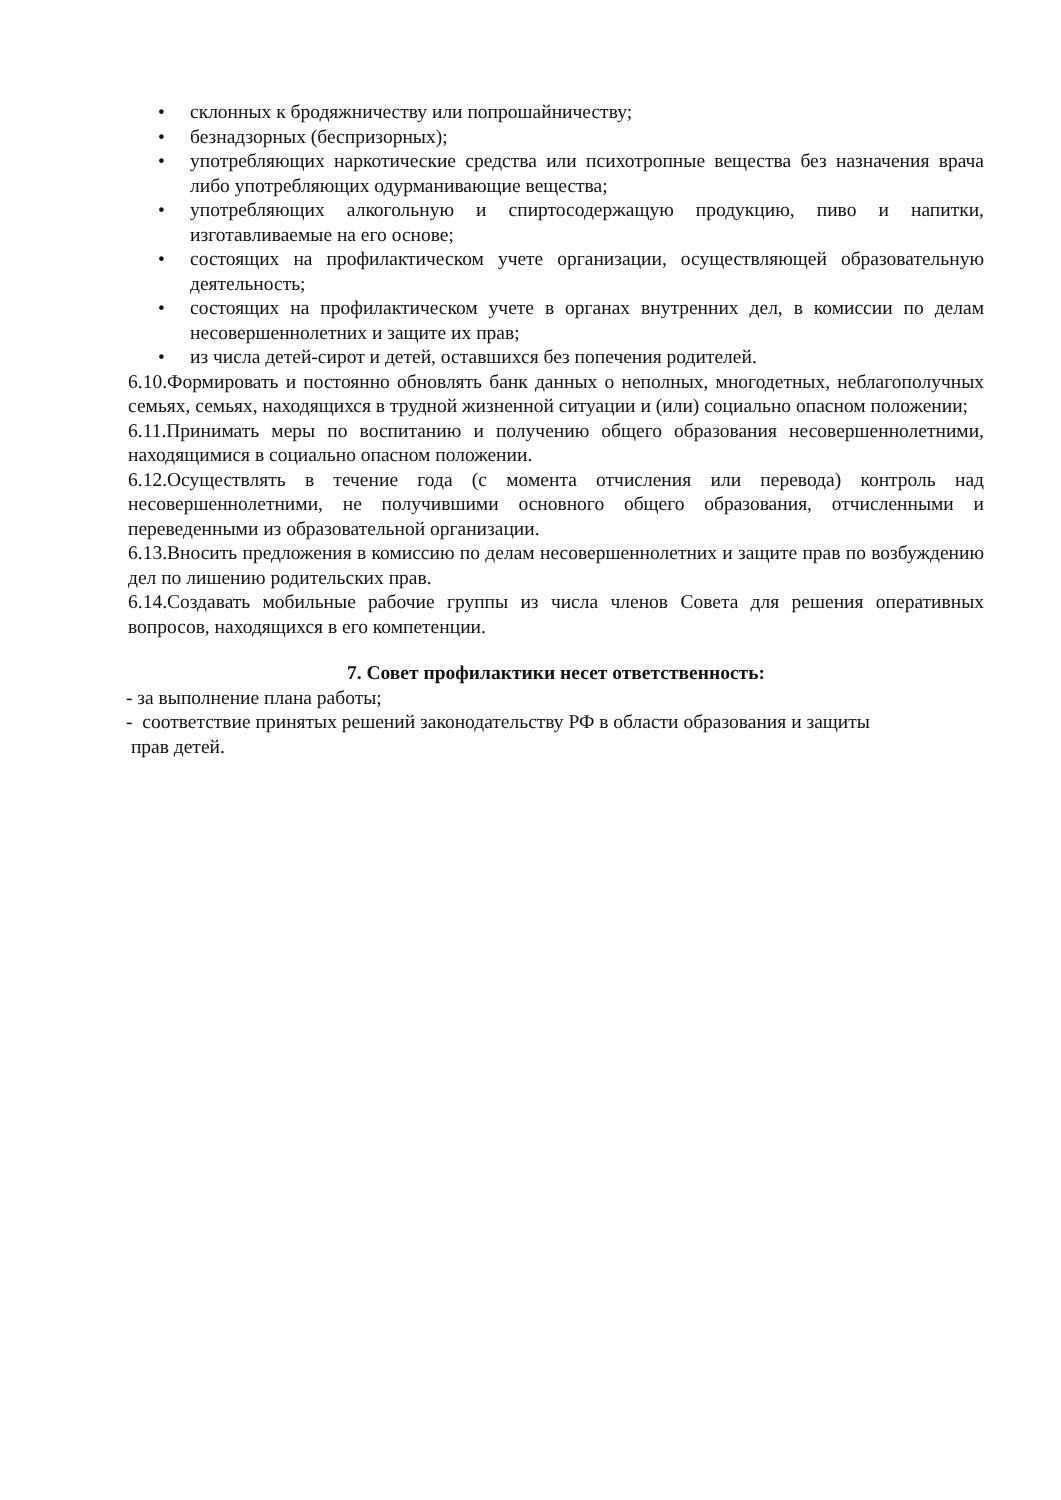• склонных к бродяжничеству или попрошайничеству;
• безнадзорных (беспризорных);
• употребляющих наркотические средства или психотропные вещества без назначения врача либо употребляющих одурманивающие вещества;
• употребляющих алкогольную и спиртосодержащую продукцию, пиво и напитки, изготавливаемые на его основе;
• состоящих на профилактическом учете организации, осуществляющей образовательную деятельность;
• состоящих на профилактическом учете в органах внутренних дел, в комиссии по делам несовершеннолетних и защите их прав;
• из числа детей-сирот и детей, оставшихся без попечения родителей.
6.10.Формировать и постоянно обновлять банк данных о неполных, многодетных, неблагополучных семьях, семьях, находящихся в трудной жизненной ситуации и (или) социально опасном положении;
6.11.Принимать меры по воспитанию и получению общего образования несовершеннолетними, находящимися в социально опасном положении.
6.12.Осуществлять в течение года (с момента отчисления или перевода) контроль над несовершеннолетними, не получившими основного общего образования, отчисленными и переведенными из образовательной организации.
6.13.Вносить предложения в комиссию по делам несовершеннолетних и защите прав по возбуждению дел по лишению родительских прав.
6.14.Создавать мобильные рабочие группы из числа членов Совета для решения оперативных вопросов, находящихся в его компетенции.
7. Совет профилактики несет ответственность:
- за выполнение плана работы;
- соответствие принятых решений законодательству РФ в области образования и защиты
прав детей.